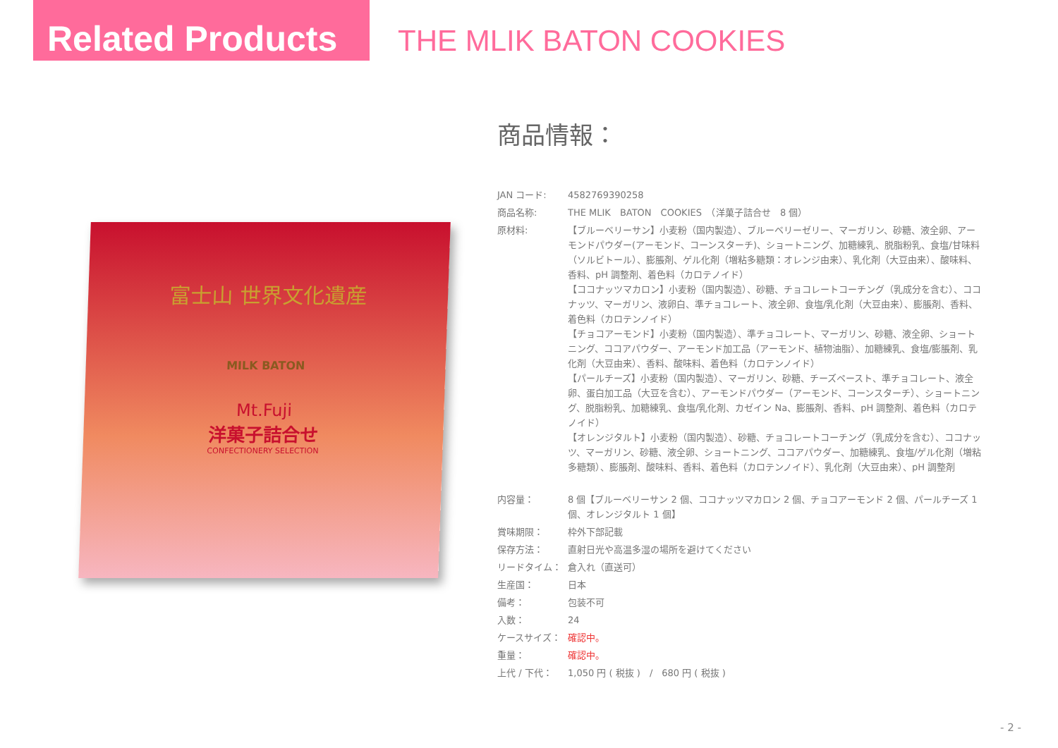Related Products
THE MLIK BATON COOKIES
富士山 世界文化遺産
MILK BATON
Mt.Fuji
洋菓子詰合せ
CONFECTIONERY SELECTION
商品情報：
| JAN コード: | 4582769390258 |
| 商品名称: | THE MLIK BATON COOKIES （洋菓子詰合せ 8 個） |
| 原材料: | 【ブルーベリーサン】小麦粉（国内製造）、ブルーベリーゼリー、マーガリン、砂糖、液全卵、アーモンドパウダー(アーモンド、コーンスターチ)、ショートニング、加糖練乳、脱脂粉乳、食塩/甘味料（ソルビトール）、膨脹剤、ゲル化剤（増粘多糖類：オレンジ由来）、乳化剤（大豆由来）、酸味料、香料、pH 調整剤、着色料（カロテノイド） 【ココナッツマカロン】小麦粉（国内製造）、砂糖、チョコレートコーチング（乳成分を含む）、ココナッツ、マーガリン、液卵白、準チョコレート、液全卵、食塩/乳化剤（大豆由来）、膨脹剤、香料、着色料（カロテンノイド） 【チョコアーモンド】小麦粉（国内製造）、準チョコレート、マーガリン、砂糖、液全卵、ショートニング、ココアパウダー、アーモンド加工品（アーモンド、植物油脂）、加糖練乳、食塩/膨脹剤、乳化剤（大豆由来）、香料、酸味料、着色料（カロテンノイド） 【パールチーズ】小麦粉（国内製造）、マーガリン、砂糖、チーズペースト、準チョコレート、液全卵、蛋白加工品（大豆を含む）、アーモンドパウダー（アーモンド、コーンスターチ）、ショートニング、脱脂粉乳、加糖練乳、食塩/乳化剤、カゼイン Na、膨脹剤、香料、pH 調整剤、着色料（カロテノイド） 【オレンジタルト】小麦粉（国内製造）、砂糖、チョコレートコーチング（乳成分を含む）、ココナッツ、マーガリン、砂糖、液全卵、ショートニング、ココアパウダー、加糖練乳、食塩/ゲル化剤（増粘多糖類）、膨脹剤、酸味料、香料、着色料（カロテンノイド）、乳化剤（大豆由来）、pH 調整剤 |
| 内容量： | 8 個【ブルーベリーサン 2 個、ココナッツマカロン 2 個、チョコアーモンド 2 個、パールチーズ 1 個、オレンジタルト 1 個】 |
| 賞味期限： | 枠外下部記載 |
| 保存方法： | 直射日光や高温多湿の場所を避けてください |
| リードタイム： | 倉入れ（直送可） |
| 生産国： | 日本 |
| 備考： | 包装不可 |
| 入数： | 24 |
| ケースサイズ： | 確認中。 |
| 重量： | 確認中。 |
| 上代 / 下代： | 1,050 円 ( 税抜 ) / 680 円 ( 税抜 ) |
- 2 -